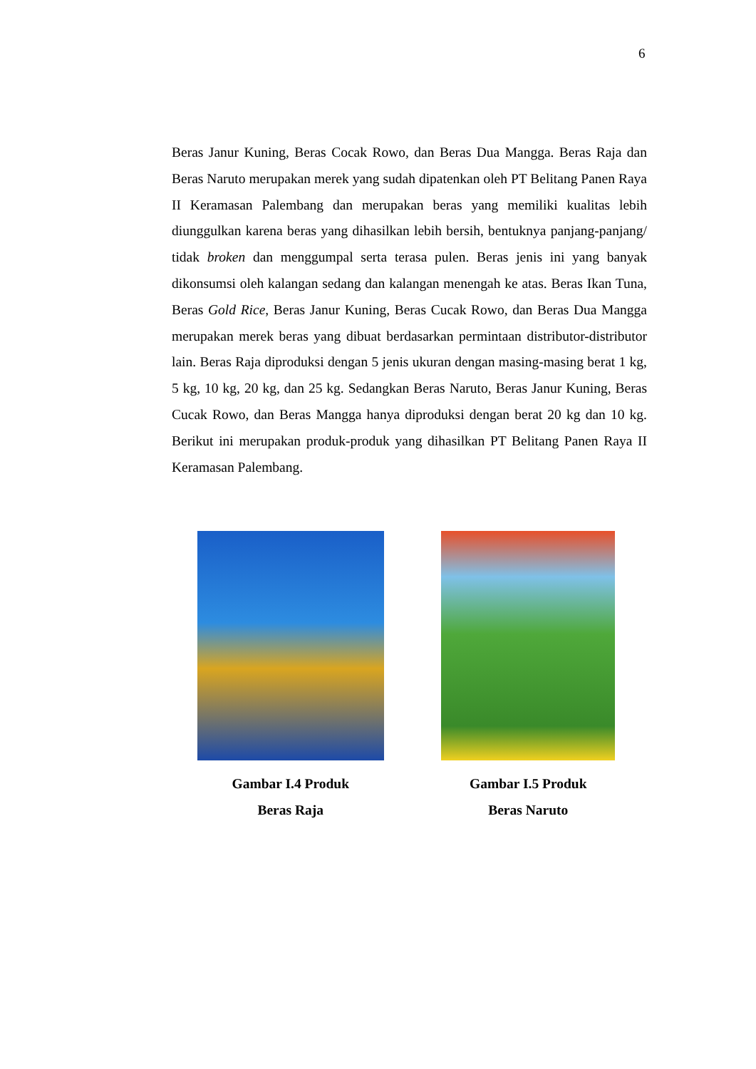6
Beras Janur Kuning, Beras Cocak Rowo, dan Beras Dua Mangga. Beras Raja dan Beras Naruto merupakan merek yang sudah dipatenkan oleh PT Belitang Panen Raya II Keramasan Palembang dan merupakan beras yang memiliki kualitas lebih diunggulkan karena beras yang dihasilkan lebih bersih, bentuknya panjang-panjang/ tidak broken dan menggumpal serta terasa pulen. Beras jenis ini yang banyak dikonsumsi oleh kalangan sedang dan kalangan menengah ke atas. Beras Ikan Tuna, Beras Gold Rice, Beras Janur Kuning, Beras Cucak Rowo, dan Beras Dua Mangga merupakan merek beras yang dibuat berdasarkan permintaan distributor-distributor lain. Beras Raja diproduksi dengan 5 jenis ukuran dengan masing-masing berat 1 kg, 5 kg, 10 kg, 20 kg, dan 25 kg. Sedangkan Beras Naruto, Beras Janur Kuning, Beras Cucak Rowo, dan Beras Mangga hanya diproduksi dengan berat 20 kg dan 10 kg. Berikut ini merupakan produk-produk yang dihasilkan PT Belitang Panen Raya II Keramasan Palembang.
Gambar I.4 Produk
Beras Raja
Gambar I.5 Produk
Beras Naruto